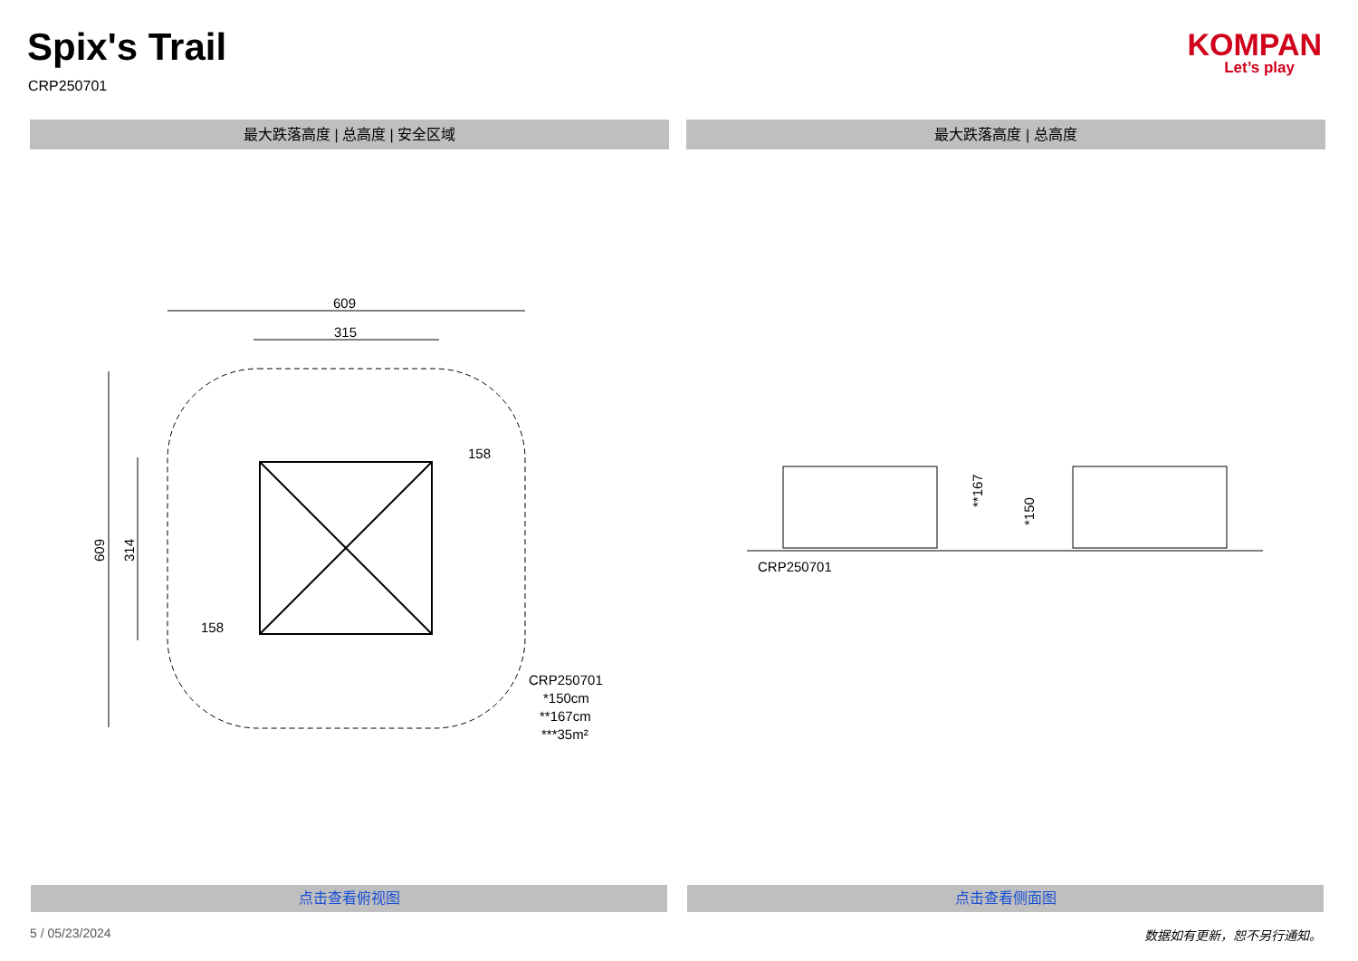Spix's Trail
CRP250701
KOMPAN
Let’s play
最大跌落高度 | 总高度 | 安全区域 最大跌落高度 | 总高度
609
315
609
314
158
158
CRP250701
*150cm
**167cm
***35m²
**167
*150
CRP250701
点击查看俯视图 点击查看侧面图
5 / 05/23/2024 数据如有更新，恕不另行通知。